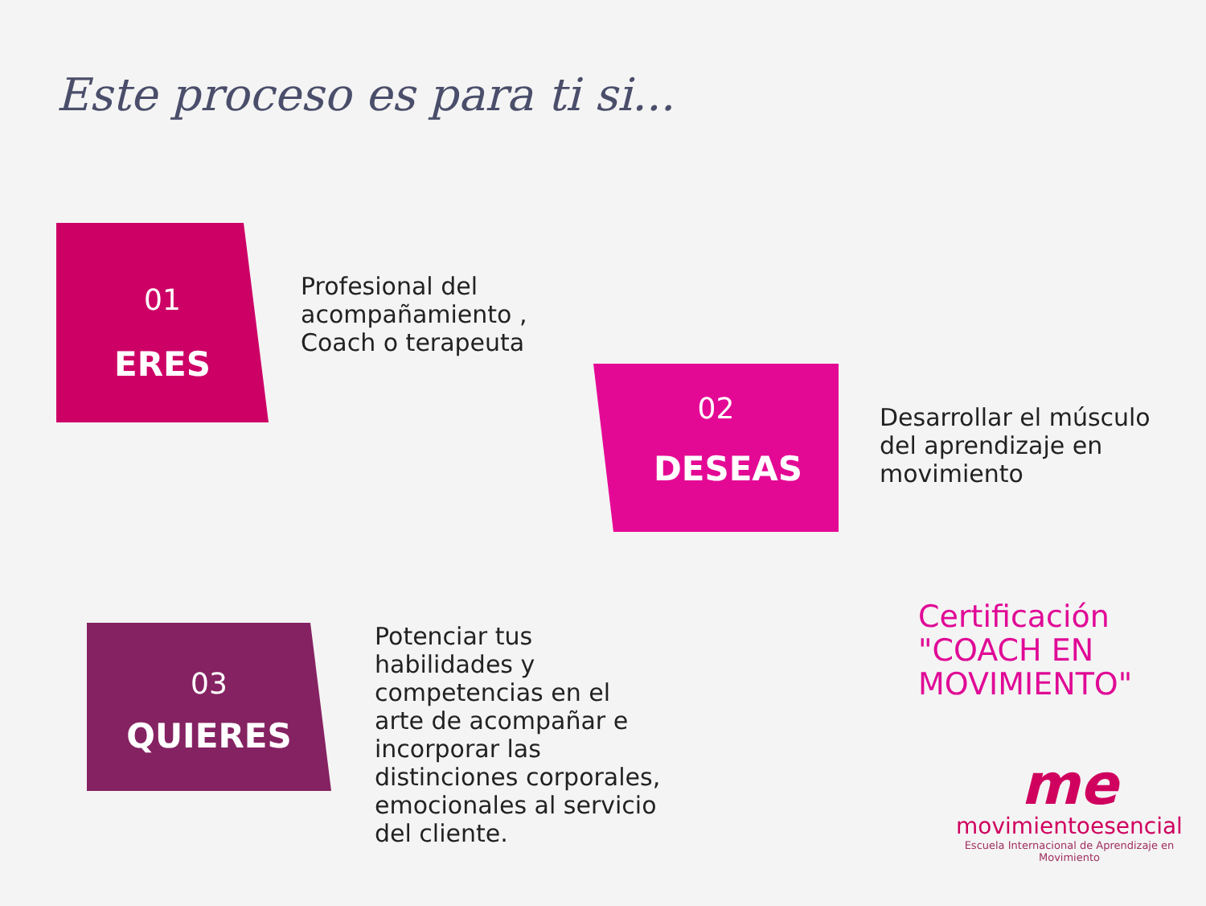Este proceso es para ti si...
01
ERES
Profesional del
acompañamiento ,
Coach o terapeuta
02
DESEAS
Desarrollar el músculo
del aprendizaje en
movimiento
03
QUIERES
Potenciar tus
habilidades y
competencias en el
arte de acompañar e
incorporar las
distinciones corporales,
emocionales al servicio
del cliente.
Certificación
"COACH EN
MOVIMIENTO"
me
movimientoesencial
Escuela Internacional de Aprendizaje en Movimiento